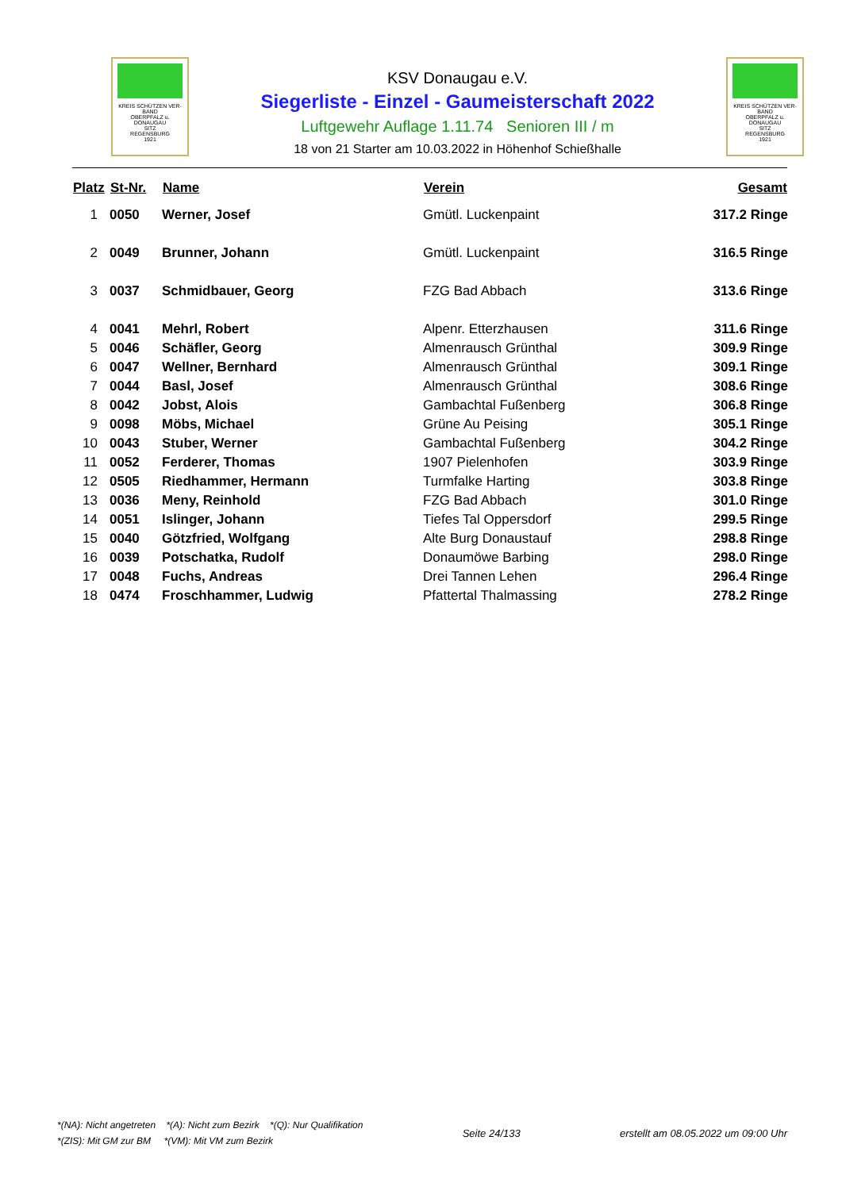KREIS SCHÜTZEN VER-BAND
OBERPFALZ u.
DONAUGAU
SITZ
REGENSBURG
1921
KSV Donaugau e.V.
Siegerliste - Einzel - Gaumeisterschaft 2022
Luftgewehr Auflage 1.11.74 Senioren III / m
18 von 21 Starter am 10.03.2022 in Höhenhof Schießhalle
KREIS SCHÜTZEN VER-BAND
OBERPFALZ u.
DONAUGAU
SITZ
REGENSBURG
1921
| Platz | St-Nr. | Name | Verein | Gesamt |
| --- | --- | --- | --- | --- |
| 1 | 0050 | Werner, Josef | Gmütl. Luckenpaint | 317.2 Ringe |
| 2 | 0049 | Brunner, Johann | Gmütl. Luckenpaint | 316.5 Ringe |
| 3 | 0037 | Schmidbauer, Georg | FZG Bad Abbach | 313.6 Ringe |
| 4 | 0041 | Mehrl, Robert | Alpenr. Etterzhausen | 311.6 Ringe |
| 5 | 0046 | Schäfler, Georg | Almenrausch Grünthal | 309.9 Ringe |
| 6 | 0047 | Wellner, Bernhard | Almenrausch Grünthal | 309.1 Ringe |
| 7 | 0044 | Basl, Josef | Almenrausch Grünthal | 308.6 Ringe |
| 8 | 0042 | Jobst, Alois | Gambachtal Fußenberg | 306.8 Ringe |
| 9 | 0098 | Möbs, Michael | Grüne Au Peising | 305.1 Ringe |
| 10 | 0043 | Stuber, Werner | Gambachtal Fußenberg | 304.2 Ringe |
| 11 | 0052 | Ferderer, Thomas | 1907 Pielenhofen | 303.9 Ringe |
| 12 | 0505 | Riedhammer, Hermann | Turmfalke Harting | 303.8 Ringe |
| 13 | 0036 | Meny, Reinhold | FZG Bad Abbach | 301.0 Ringe |
| 14 | 0051 | Islinger, Johann | Tiefes Tal Oppersdorf | 299.5 Ringe |
| 15 | 0040 | Götzfried, Wolfgang | Alte Burg Donaustauf | 298.8 Ringe |
| 16 | 0039 | Potschatka, Rudolf | Donaumöwe Barbing | 298.0 Ringe |
| 17 | 0048 | Fuchs, Andreas | Drei Tannen Lehen | 296.4 Ringe |
| 18 | 0474 | Froschhammer, Ludwig | Pfattertal Thalmassing | 278.2 Ringe |
*(NA): Nicht angetreten *(A): Nicht zum Bezirk *(Q): Nur Qualifikation
*(ZIS): Mit GM zur BM *(VM): Mit VM zum Bezirk
Seite 24/133
erstellt am 08.05.2022 um 09:00 Uhr